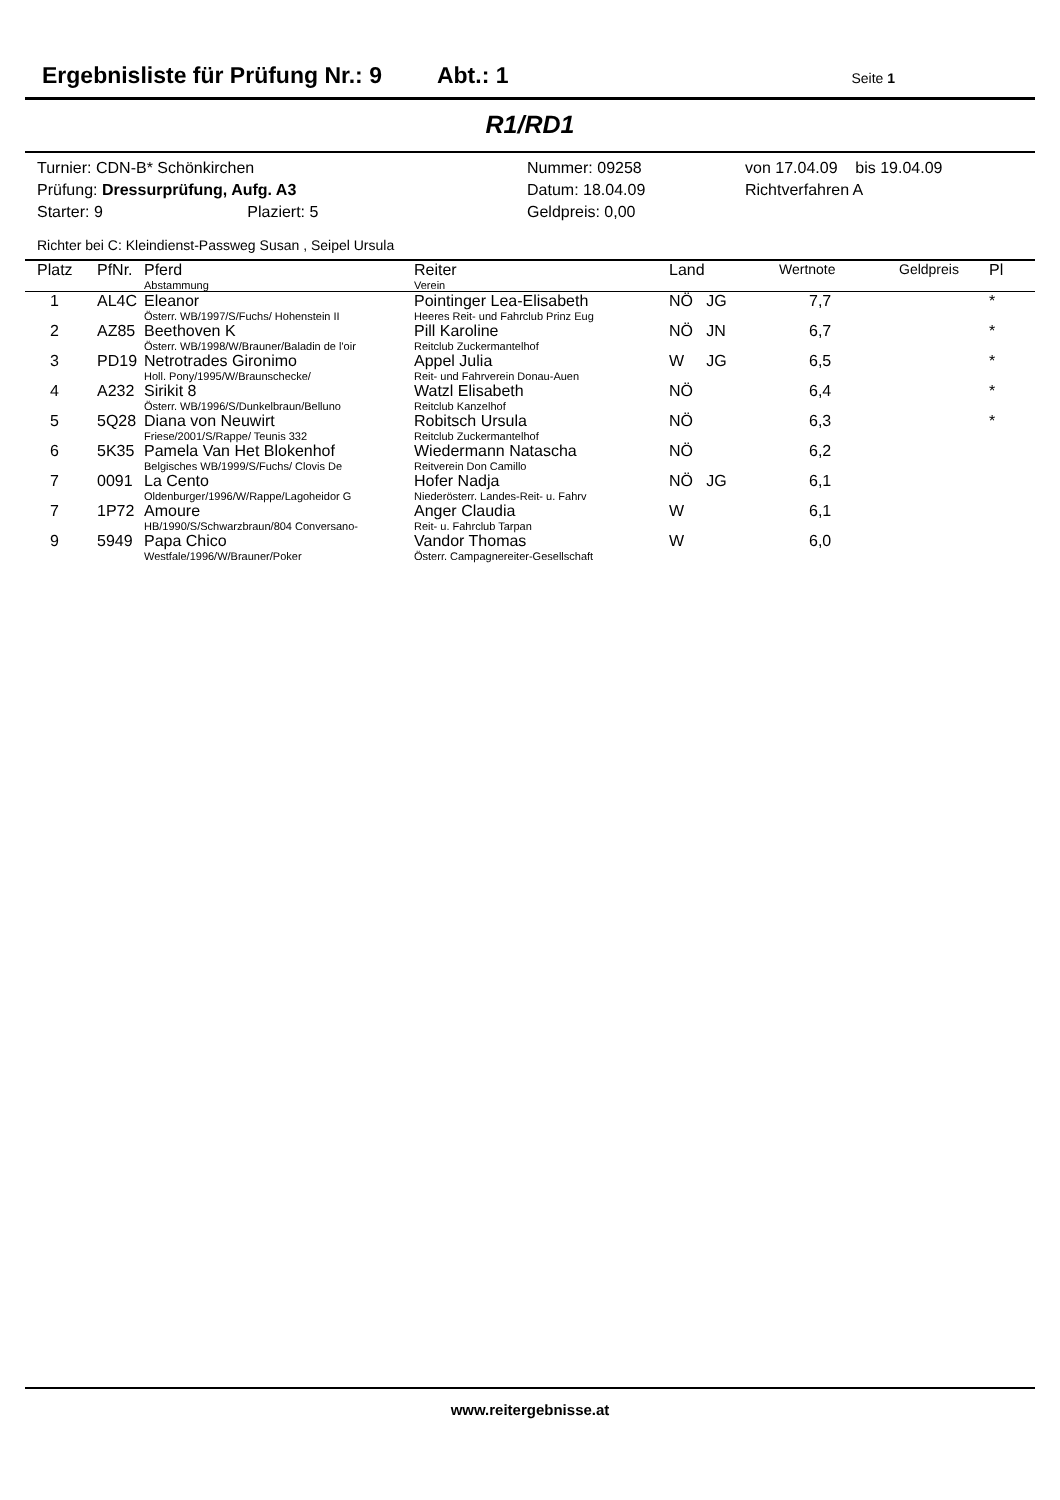Ergebnisliste für Prüfung Nr.: 9 Abt.: 1 Seite 1
R1/RD1
Turnier: CDN-B* Schönkirchen
Prüfung: Dressurprüfung, Aufg. A3
Starter: 9 Plaziert: 5
Nummer: 09258
Datum: 18.04.09
Geldpreis: 0,00
von 17.04.09 bis 19.04.09
Richtverfahren A
Richter bei C: Kleindienst-Passweg Susan , Seipel Ursula
| Platz | PfNr. | Pferd Abstammung | Reiter Verein | Land | Wertnote | Geldpreis | Pl |
| --- | --- | --- | --- | --- | --- | --- | --- |
| 1 | AL4C | Eleanor Österr. WB/1997/S/Fuchs/ Hohenstein II | Pointinger Lea-Elisabeth Heeres Reit- und Fahrclub Prinz Eug | NÖ JG | 7,7 | | * |
| 2 | AZ85 | Beethoven K Österr. WB/1998/W/Brauner/Baladin de l'oir | Pill Karoline Reitclub Zuckermantelhof | NÖ JN | 6,7 | | * |
| 3 | PD19 | Netrotrades Gironimo Holl. Pony/1995/W/Braunschecke/ | Appel Julia Reit- und Fahrverein Donau-Auen | W JG | 6,5 | | * |
| 4 | A232 | Sirikit 8 Österr. WB/1996/S/Dunkelbraun/Belluno | Watzl Elisabeth Reitclub Kanzelhof | NÖ | 6,4 | | * |
| 5 | 5Q28 | Diana von Neuwirt Friese/2001/S/Rappe/ Teunis 332 | Robitsch Ursula Reitclub Zuckermantelhof | NÖ | 6,3 | | * |
| 6 | 5K35 | Pamela Van Het Blokenhof Belgisches WB/1999/S/Fuchs/ Clovis De | Wiedermann Natascha Reitverein Don Camillo | NÖ | 6,2 | | |
| 7 | 0091 | La Cento Oldenburger/1996/W/Rappe/Lagoheidor G | Hofer Nadja Niederösterr. Landes-Reit- u. Fahrv | NÖ JG | 6,1 | | |
| 7 | 1P72 | Amoure HB/1990/S/Schwarzbraun/804 Conversano- | Anger Claudia Reit- u. Fahrclub Tarpan | W | 6,1 | | |
| 9 | 5949 | Papa Chico Westfale/1996/W/Brauner/Poker | Vandor Thomas Österr. Campagnereiter-Gesellschaft | W | 6,0 | | |
www.reitergebnisse.at